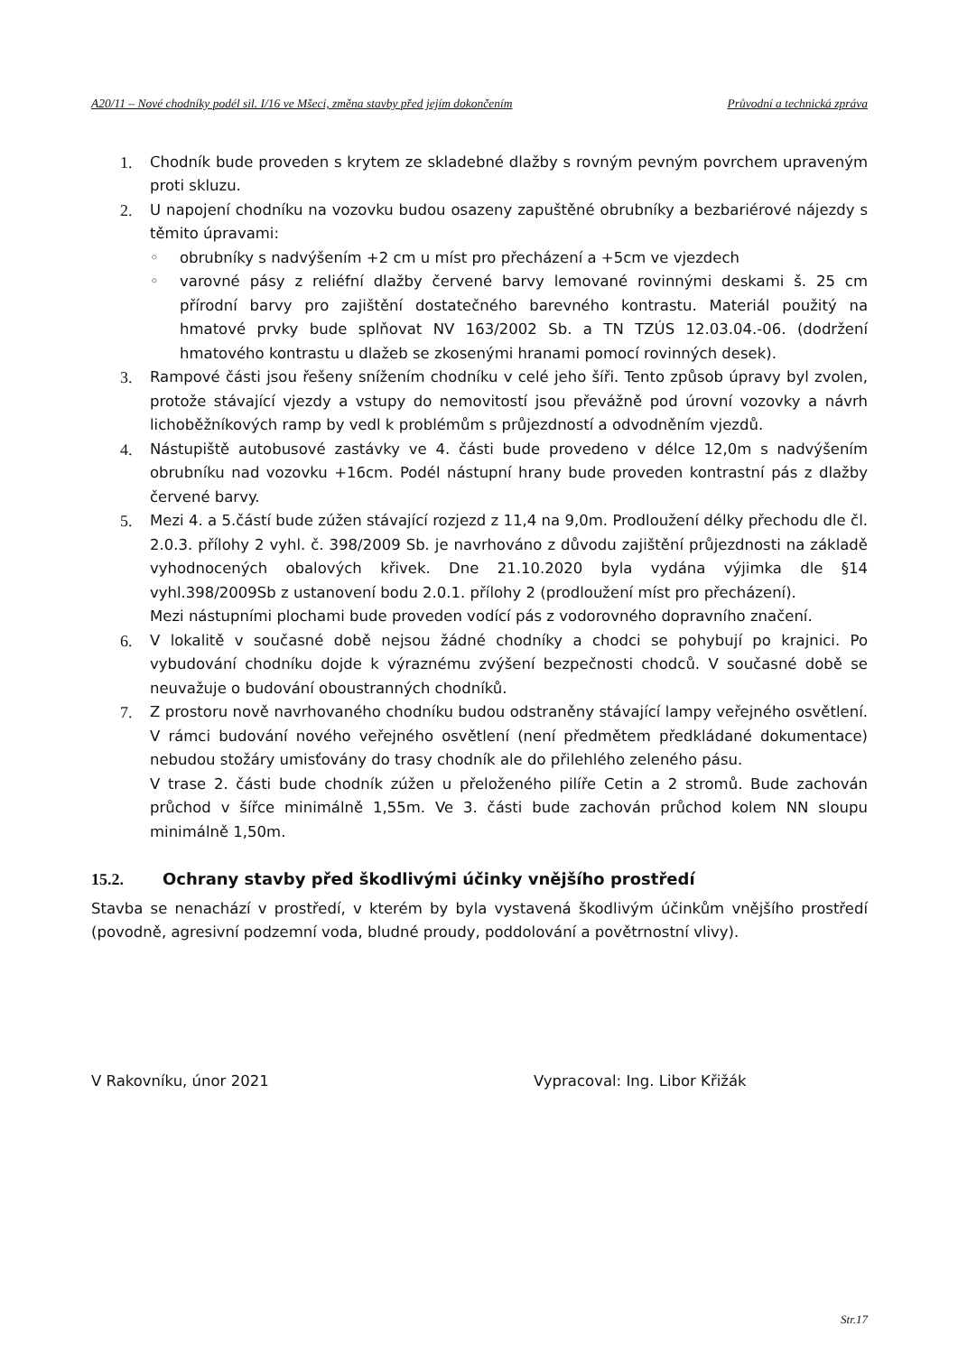A20/11 – Nové chodníky podél sil. I/16 ve Mšeci, změna stavby před jejím dokončením Průvodní a technická zpráva
1. Chodník bude proveden s krytem ze skladebné dlažby s rovným pevným povrchem upraveným proti skluzu.
2. U napojení chodníku na vozovku budou osazeny zapuštěné obrubníky a bezbariérové nájezdy s těmito úpravami:
◦ obrubníky s nadvýšením +2 cm u míst pro přecházení a +5cm ve vjezdech
◦ varovné pásy z reliéfní dlažby červené barvy lemované rovinnými deskami š. 25 cm přírodní barvy pro zajištění dostatečného barevného kontrastu. Materiál použitý na hmatové prvky bude splňovat NV 163/2002 Sb. a TN TZÚS 12.03.04.-06. (dodržení hmatového kontrastu u dlažeb se zkosenými hranami pomocí rovinných desek).
3. Rampové části jsou řešeny snížením chodníku v celé jeho šíři. Tento způsob úpravy byl zvolen, protože stávající vjezdy a vstupy do nemovitostí jsou převážně pod úrovní vozovky a návrh lichoběžníkových ramp by vedl k problémům s průjezdností a odvodněním vjezdů.
4. Nástupiště autobusové zastávky ve 4. části bude provedeno v délce 12,0m s nadvýšením obrubníku nad vozovku +16cm. Podél nástupní hrany bude proveden kontrastní pás z dlažby červené barvy.
5. Mezi 4. a 5.částí bude zúžen stávající rozjezd z 11,4 na 9,0m. Prodloužení délky přechodu dle čl. 2.0.3. přílohy 2 vyhl. č. 398/2009 Sb. je navrhováno z důvodu zajištění průjezdnosti na základě vyhodnocených obalových křivek. Dne 21.10.2020 byla vydána výjimka dle §14 vyhl.398/2009Sb z ustanovení bodu 2.0.1. přílohy 2 (prodloužení míst pro přecházení).
Mezi nástupními plochami bude proveden vodící pás z vodorovného dopravního značení.
6. V lokalitě v současné době nejsou žádné chodníky a chodci se pohybují po krajnici. Po vybudování chodníku dojde k výraznému zvýšení bezpečnosti chodců. V současné době se neuvažuje o budování oboustranných chodníků.
7. Z prostoru nově navrhovaného chodníku budou odstraněny stávající lampy veřejného osvětlení. V rámci budování nového veřejného osvětlení (není předmětem předkládané dokumentace) nebudou stožáry umisťovány do trasy chodník ale do přilehlého zeleného pásu.
V trase 2. části bude chodník zúžen u přeloženého pilíře Cetin a 2 stromů. Bude zachován průchod v šířce minimálně 1,55m. Ve 3. části bude zachován průchod kolem NN sloupu minimálně 1,50m.
15.2. Ochrany stavby před škodlivými účinky vnějšího prostředí
Stavba se nenachází v prostředí, v kterém by byla vystavená škodlivým účinkům vnějšího prostředí (povodně, agresivní podzemní voda, bludné proudy, poddolování a povětrnostní vlivy).
V Rakovníku, únor 2021 Vypracoval: Ing. Libor Křižák
Str.17